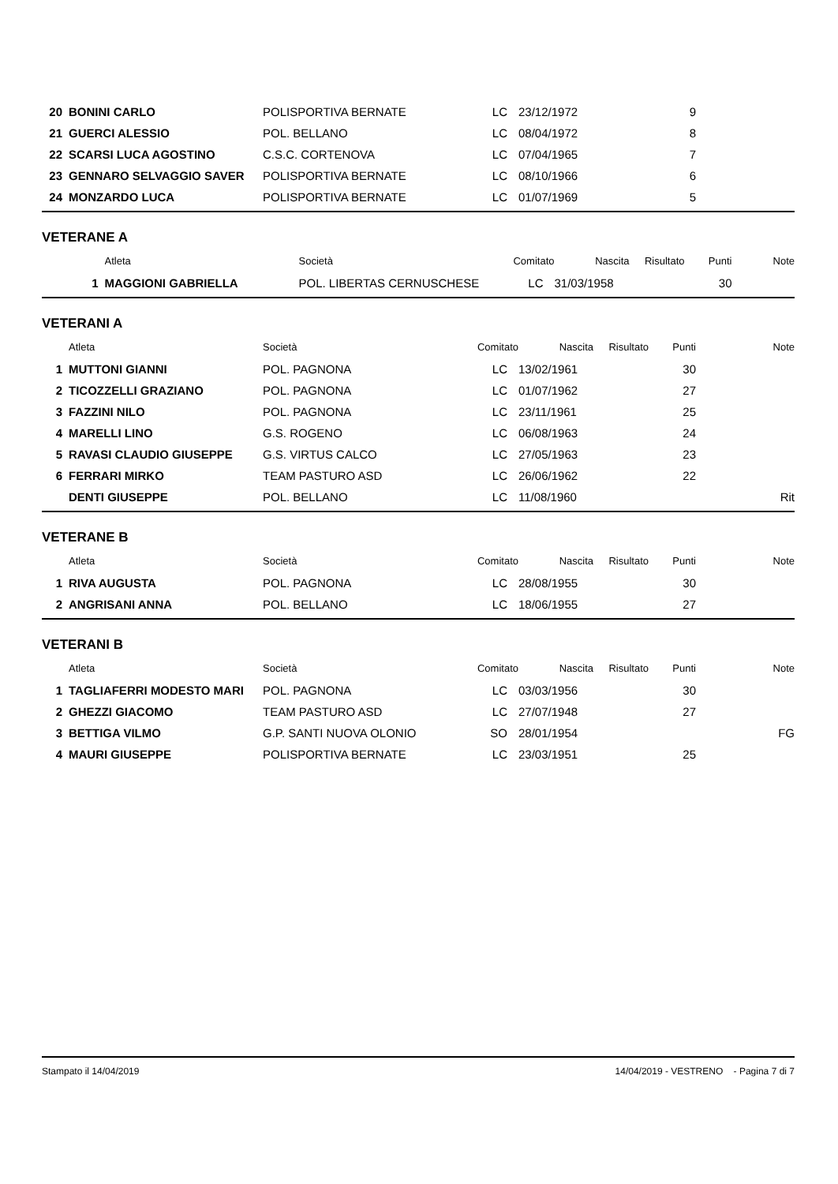| 20 | BONINI CARLO | POLISPORTIVA BERNATE | LC | 23/12/1972 | | 9 | |
| 21 | GUERCI ALESSIO | POL. BELLANO | LC | 08/04/1972 | | 8 | |
| 22 | SCARSI LUCA AGOSTINO | C.S.C. CORTENOVA | LC | 07/04/1965 | | 7 | |
| 23 | GENNARO SELVAGGIO SAVER | POLISPORTIVA BERNATE | LC | 08/10/1966 | | 6 | |
| 24 | MONZARDO LUCA | POLISPORTIVA BERNATE | LC | 01/07/1969 | | 5 | |
VETERANE A
| | Atleta | Società | Comitato | Nascita | Risultato | Punti | Note |
| --- | --- | --- | --- | --- | --- | --- | --- |
| 1 | MAGGIONI GABRIELLA | POL. LIBERTAS CERNUSCHESE | LC | 31/03/1958 | | 30 | |
VETERANI A
| | Atleta | Società | Comitato | Nascita | Risultato | Punti | Note |
| --- | --- | --- | --- | --- | --- | --- | --- |
| 1 | MUTTONI GIANNI | POL. PAGNONA | LC | 13/02/1961 | | 30 | |
| 2 | TICOZZELLI GRAZIANO | POL. PAGNONA | LC | 01/07/1962 | | 27 | |
| 3 | FAZZINI NILO | POL. PAGNONA | LC | 23/11/1961 | | 25 | |
| 4 | MARELLI LINO | G.S. ROGENO | LC | 06/08/1963 | | 24 | |
| 5 | RAVASI CLAUDIO GIUSEPPE | G.S. VIRTUS CALCO | LC | 27/05/1963 | | 23 | |
| 6 | FERRARI MIRKO | TEAM PASTURO ASD | LC | 26/06/1962 | | 22 | |
| | DENTI GIUSEPPE | POL. BELLANO | LC | 11/08/1960 | | | Rit |
VETERANE B
| | Atleta | Società | Comitato | Nascita | Risultato | Punti | Note |
| --- | --- | --- | --- | --- | --- | --- | --- |
| 1 | RIVA AUGUSTA | POL. PAGNONA | LC | 28/08/1955 | | 30 | |
| 2 | ANGRISANI ANNA | POL. BELLANO | LC | 18/06/1955 | | 27 | |
VETERANI B
| | Atleta | Società | Comitato | Nascita | Risultato | Punti | Note |
| --- | --- | --- | --- | --- | --- | --- | --- |
| 1 | TAGLIAFERRI MODESTO MARI | POL. PAGNONA | LC | 03/03/1956 | | 30 | |
| 2 | GHEZZI GIACOMO | TEAM PASTURO ASD | LC | 27/07/1948 | | 27 | |
| 3 | BETTIGA VILMO | G.P. SANTI NUOVA OLONIO | SO | 28/01/1954 | | | FG |
| 4 | MAURI GIUSEPPE | POLISPORTIVA BERNATE | LC | 23/03/1951 | | 25 | |
Stampato il 14/04/2019 14/04/2019 - VESTRENO - Pagina 7 di 7